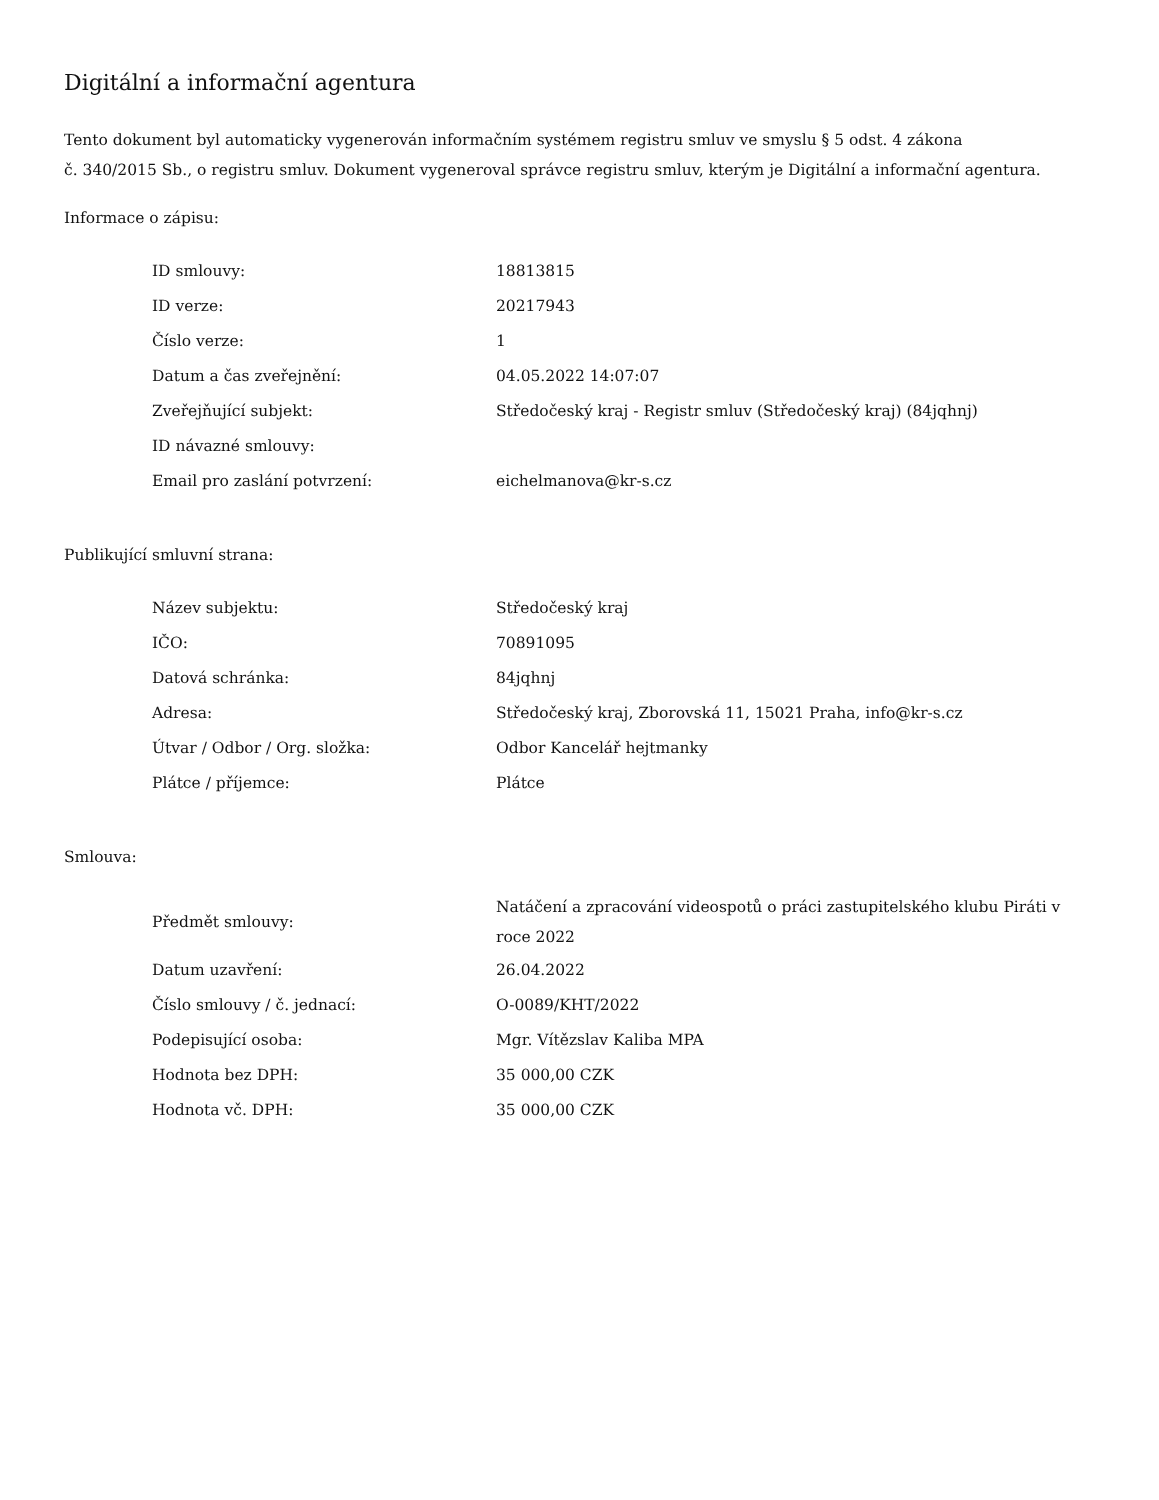Digitální a informační agentura
Tento dokument byl automaticky vygenerován informačním systémem registru smluv ve smyslu § 5 odst. 4 zákona
č. 340/2015 Sb., o registru smluv. Dokument vygeneroval správce registru smluv, kterým je Digitální a informační agentura.
Informace o zápisu:
| ID smlouvy: | 18813815 |
| ID verze: | 20217943 |
| Číslo verze: | 1 |
| Datum a čas zveřejnění: | 04.05.2022 14:07:07 |
| Zveřejňující subjekt: | Středočeský kraj - Registr smluv (Středočeský kraj) (84jqhnj) |
| ID návazné smlouvy: | |
| Email pro zaslání potvrzení: | eichelmanova@kr-s.cz |
Publikující smluvní strana:
| Název subjektu: | Středočeský kraj |
| IČO: | 70891095 |
| Datová schránka: | 84jqhnj |
| Adresa: | Středočeský kraj, Zborovská 11, 15021 Praha, info@kr-s.cz |
| Útvar / Odbor / Org. složka: | Odbor Kancelář hejtmanky |
| Plátce / příjemce: | Plátce |
Smlouva:
| Předmět smlouvy: | Natáčení a zpracování videospotů o práci zastupitelského klubu Piráti v roce 2022 |
| Datum uzavření: | 26.04.2022 |
| Číslo smlouvy / č. jednací: | O-0089/KHT/2022 |
| Podepisující osoba: | Mgr. Vítězslav Kaliba MPA |
| Hodnota bez DPH: | 35 000,00 CZK |
| Hodnota vč. DPH: | 35 000,00 CZK |